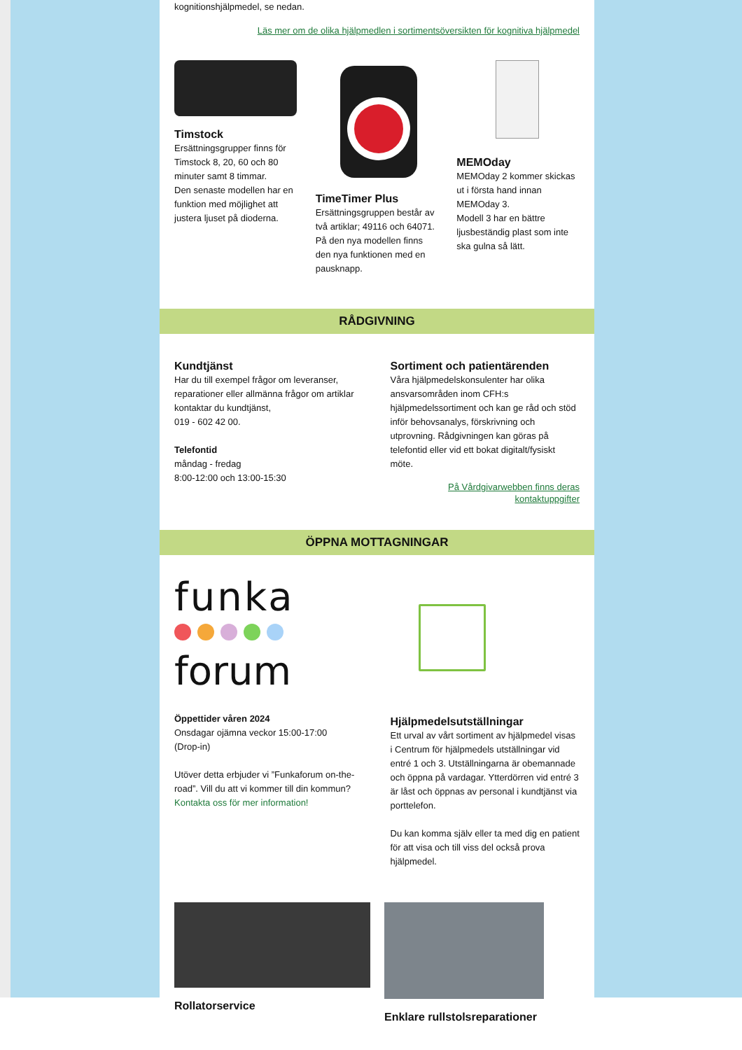kognitionshjälpmedel, se nedan.
Läs mer om de olika hjälpmedlen i sortimentsöversikten för kognitiva hjälpmedel
Timstock
Ersättningsgrupper finns för Timstock 8, 20, 60 och 80 minuter samt 8 timmar.
Den senaste modellen har en funktion med möjlighet att justera ljuset på dioderna.
TimeTimer Plus
Ersättningsgruppen består av två artiklar; 49116 och 64071. På den nya modellen finns den nya funktionen med en pausknapp.
MEMOday
MEMOday 2 kommer skickas ut i första hand innan MEMOday 3.
Modell 3 har en bättre ljusbeständig plast som inte ska gulna så lätt.
RÅDGIVNING
Kundtjänst
Har du till exempel frågor om leveranser, reparationer eller allmänna frågor om artiklar kontaktar du kundtjänst,
019 - 602 42 00.
Telefontid
måndag - fredag
8:00-12:00 och 13:00-15:30
Sortiment och patientärenden
Våra hjälpmedelskonsulenter har olika ansvarsområden inom CFH:s hjälpmedelssortiment och kan ge råd och stöd inför behovsanalys, förskrivning och utprovning. Rådgivningen kan göras på telefontid eller vid ett bokat digitalt/fysiskt möte.
På Vårdgivarwebben finns deras kontaktuppgifter
ÖPPNA MOTTAGNINGAR
funka
forum
Öppettider våren 2024
Onsdagar ojämna veckor 15:00-17:00
(Drop-in)
Utöver detta erbjuder vi ”Funkaforum on-the-road”. Vill du att vi kommer till din kommun? Kontakta oss för mer information!
Hjälpmedelsutställningar
Ett urval av vårt sortiment av hjälpmedel visas i Centrum för hjälpmedels utställningar vid entré 1 och 3. Utställningarna är obemannade och öppna på vardagar. Ytterdörren vid entré 3 är låst och öppnas av personal i kundtjänst via porttelefon.
Du kan komma själv eller ta med dig en patient för att visa och till viss del också prova hjälpmedel.
Rollatorservice Enklare rullstolsreparationer